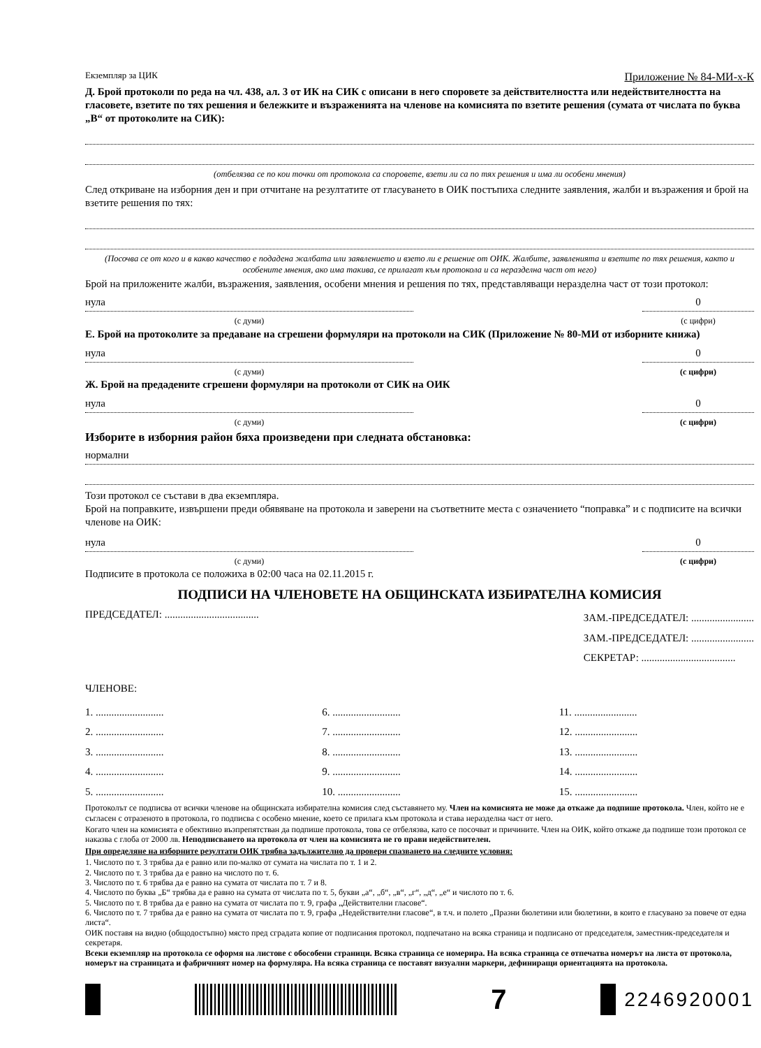Екземпляр за ЦИК Приложение № 84-МИ-х-К
Д. Брой протоколи по реда на чл. 438, ал. 3 от ИК на СИК с описани в него споровете за действителността или недействителността на гласовете, взетите по тях решения и бележките и възраженията на членове на комисията по взетите решения (сумата от числата по буква „В“ от протоколите на СИК):
(отбелязва се по кои точки от протокола са споровете, взети ли са по тях решения и има ли особени мнения)
След откриване на изборния ден и при отчитане на резултатите от гласуването в ОИК постъпиха следните заявления, жалби и възражения и брой на взетите решения по тях:
(Посочва се от кого и в какво качество е подадена жалбата или заявлението и взето ли е решение от ОИК. Жалбите, заявленията и взетите по тях решения, както и особените мнения, ако има такива, се прилагат към протокола и са неразделна част от него)
Брой на приложените жалби, възражения, заявления, особени мнения и решения по тях, представляващи неразделна част от този протокол:
нула
0
(с думи)
(с цифри)
Е. Брой на протоколите за предаване на сгрешени формуляри на протоколи на СИК (Приложение № 80-МИ от изборните книжа)
нула
0
(с думи)
(с цифри)
Ж. Брой на предадените сгрешени формуляри на протоколи от СИК на ОИК
нула
0
(с думи)
(с цифри)
Изборите в изборния район бяха произведени при следната обстановка:
нормални
Този протокол се състави в два екземпляра.
Брой на поправките, извършени преди обявяване на протокола и заверени на съответните места с означението “поправка” и с подписите на всички членове на ОИК:
нула
0
(с думи)
(с цифри)
Подписите в протокола се положиха в 02:00 часа на 02.11.2015 г.
ПОДПИСИ НА ЧЛЕНОВЕТЕ НА ОБЩИНСКАТА ИЗБИРАТЕЛНА КОМИСИЯ
ПРЕДСЕДАТЕЛ: ....................................
ЗАМ.-ПРЕДСЕДАТЕЛ: ........................
ЗАМ.-ПРЕДСЕДАТЕЛ: ........................
СЕКРЕТАР: ....................................
ЧЛЕНОВЕ:
1. ..........................
2. ..........................
3. ..........................
4. ..........................
5. ..........................
6. ..........................
7. ..........................
8. ..........................
9. ..........................
10. ........................
11. ........................
12. ........................
13. ........................
14. ........................
15. ........................
Протоколът се подписва от всички членове на общинската избирателна комисия след съставянето му. Член на комисията не може да откаже да подпише протокола. Член, който не е съгласен с отразеното в протокола, го подписва с особено мнение, което се прилага към протокола и става неразделна част от него.
Когато член на комисията е обективно възпрепятстван да подпише протокола, това се отбелязва, като се посочват и причините. Член на ОИК, който откаже да подпише този протокол се наказва с глоба от 2000 лв. Неподписването на протокола от член на комисията не го прави недействителен.
При определяне на изборните резултати ОИК трябва задължително да провери спазването на следните условия:
1. Числото по т. 3 трябва да е равно или по-малко от сумата на числата по т. 1 и 2.
2. Числото по т. 3 трябва да е равно на числото по т. 6.
3. Числото по т. 6 трябва да е равно на сумата от числата по т. 7 и 8.
4. Числото по буква „Б“ трябва да е равно на сумата от числата по т. 5, букви „а“, „б“, „в“, „г“, „д“, „е“ и числото по т. 6.
5. Числото по т. 8 трябва да е равно на сумата от числата по т. 9, графа „Действителни гласове“.
6. Числото по т. 7 трябва да е равно на сумата от числата по т. 9, графа „Недействителни гласове“, в т.ч. и полето „Празни бюлетини или бюлетини, в които е гласувано за повече от една листа“.
ОИК поставя на видно (общодостъпно) място пред сградата копие от подписания протокол, подпечатано на всяка страница и подписано от председателя, заместник-председателя и секретаря.
Всеки екземпляр на протокола се оформя на листове с обособени страници. Всяка страница се номерира. На всяка страница се отпечатва номерът на листа от протокола, номерът на страницата и фабричният номер на формуляра. На всяка страница се поставят визуални маркери, дефиниращи ориентацията на протокола.
7
2246920001